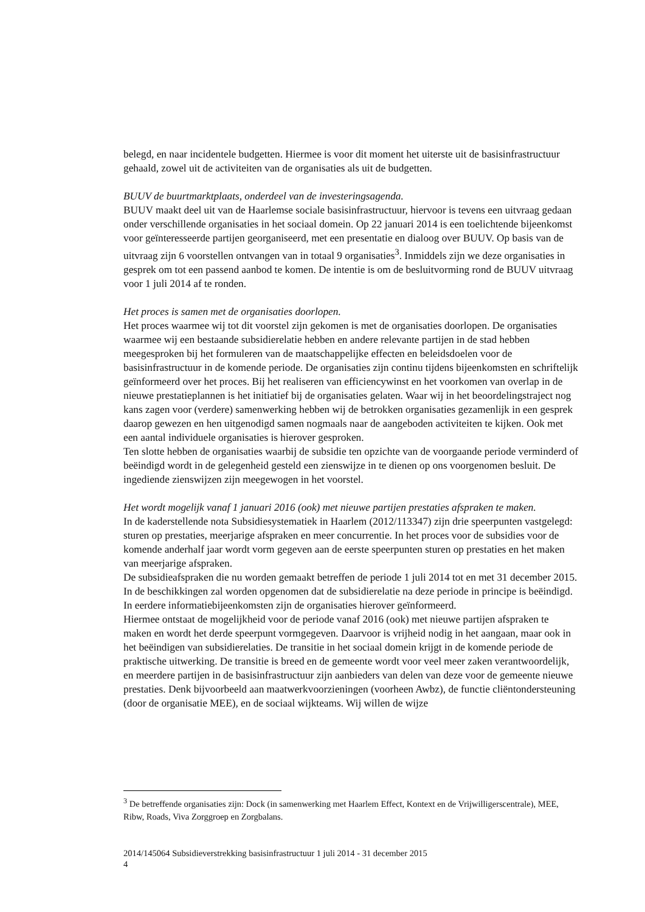belegd, en naar incidentele budgetten. Hiermee is voor dit moment het uiterste uit de basisinfrastructuur gehaald, zowel uit de activiteiten van de organisaties als uit de budgetten.
BUUV de buurtmarktplaats, onderdeel van de investeringsagenda.
BUUV maakt deel uit van de Haarlemse sociale basisinfrastructuur, hiervoor is tevens een uitvraag gedaan onder verschillende organisaties in het sociaal domein. Op 22 januari 2014 is een toelichtende bijeenkomst voor geïnteresseerde partijen georganiseerd, met een presentatie en dialoog over BUUV. Op basis van de uitvraag zijn 6 voorstellen ontvangen van in totaal 9 organisaties<sup>3</sup>. Inmiddels zijn we deze organisaties in gesprek om tot een passend aanbod te komen. De intentie is om de besluitvorming rond de BUUV uitvraag voor 1 juli 2014 af te ronden.
Het proces is samen met de organisaties doorlopen.
Het proces waarmee wij tot dit voorstel zijn gekomen is met de organisaties doorlopen. De organisaties waarmee wij een bestaande subsidierelatie hebben en andere relevante partijen in de stad hebben meegesproken bij het formuleren van de maatschappelijke effecten en beleidsdoelen voor de basisinfrastructuur in de komende periode. De organisaties zijn continu tijdens bijeenkomsten en schriftelijk geïnformeerd over het proces. Bij het realiseren van efficiencywinst en het voorkomen van overlap in de nieuwe prestatieplannen is het initiatief bij de organisaties gelaten. Waar wij in het beoordelingstraject nog kans zagen voor (verdere) samenwerking hebben wij de betrokken organisaties gezamenlijk in een gesprek daarop gewezen en hen uitgenodigd samen nogmaals naar de aangeboden activiteiten te kijken. Ook met een aantal individuele organisaties is hierover gesproken.
Ten slotte hebben de organisaties waarbij de subsidie ten opzichte van de voorgaande periode verminderd of beëindigd wordt in de gelegenheid gesteld een zienswijze in te dienen op ons voorgenomen besluit. De ingediende zienswijzen zijn meegewogen in het voorstel.
Het wordt mogelijk vanaf 1 januari 2016 (ook) met nieuwe partijen prestaties afspraken te maken.
In de kaderstellende nota Subsidiesystematiek in Haarlem (2012/113347) zijn drie speerpunten vastgelegd: sturen op prestaties, meerjarige afspraken en meer concurrentie. In het proces voor de subsidies voor de komende anderhalf jaar wordt vorm gegeven aan de eerste speerpunten sturen op prestaties en het maken van meerjarige afspraken.
De subsidieafspraken die nu worden gemaakt betreffen de periode 1 juli 2014 tot en met 31 december 2015. In de beschikkingen zal worden opgenomen dat de subsidierelatie na deze periode in principe is beëindigd. In eerdere informatiebijeenkomsten zijn de organisaties hierover geïnformeerd.
Hiermee ontstaat de mogelijkheid voor de periode vanaf 2016 (ook) met nieuwe partijen afspraken te maken en wordt het derde speerpunt vormgegeven. Daarvoor is vrijheid nodig in het aangaan, maar ook in het beëindigen van subsidierelaties. De transitie in het sociaal domein krijgt in de komende periode de praktische uitwerking. De transitie is breed en de gemeente wordt voor veel meer zaken verantwoordelijk, en meerdere partijen in de basisinfrastructuur zijn aanbieders van delen van deze voor de gemeente nieuwe prestaties. Denk bijvoorbeeld aan maatwerkvoorzieningen (voorheen Awbz), de functie cliëntondersteuning (door de organisatie MEE), en de sociaal wijkteams. Wij willen de wijze
<sup>3</sup> De betreffende organisaties zijn: Dock (in samenwerking met Haarlem Effect, Kontext en de Vrijwilligerscentrale), MEE, Ribw, Roads, Viva Zorggroep en Zorgbalans.
2014/145064 Subsidieverstrekking basisinfrastructuur 1 juli 2014 - 31 december 2015
4